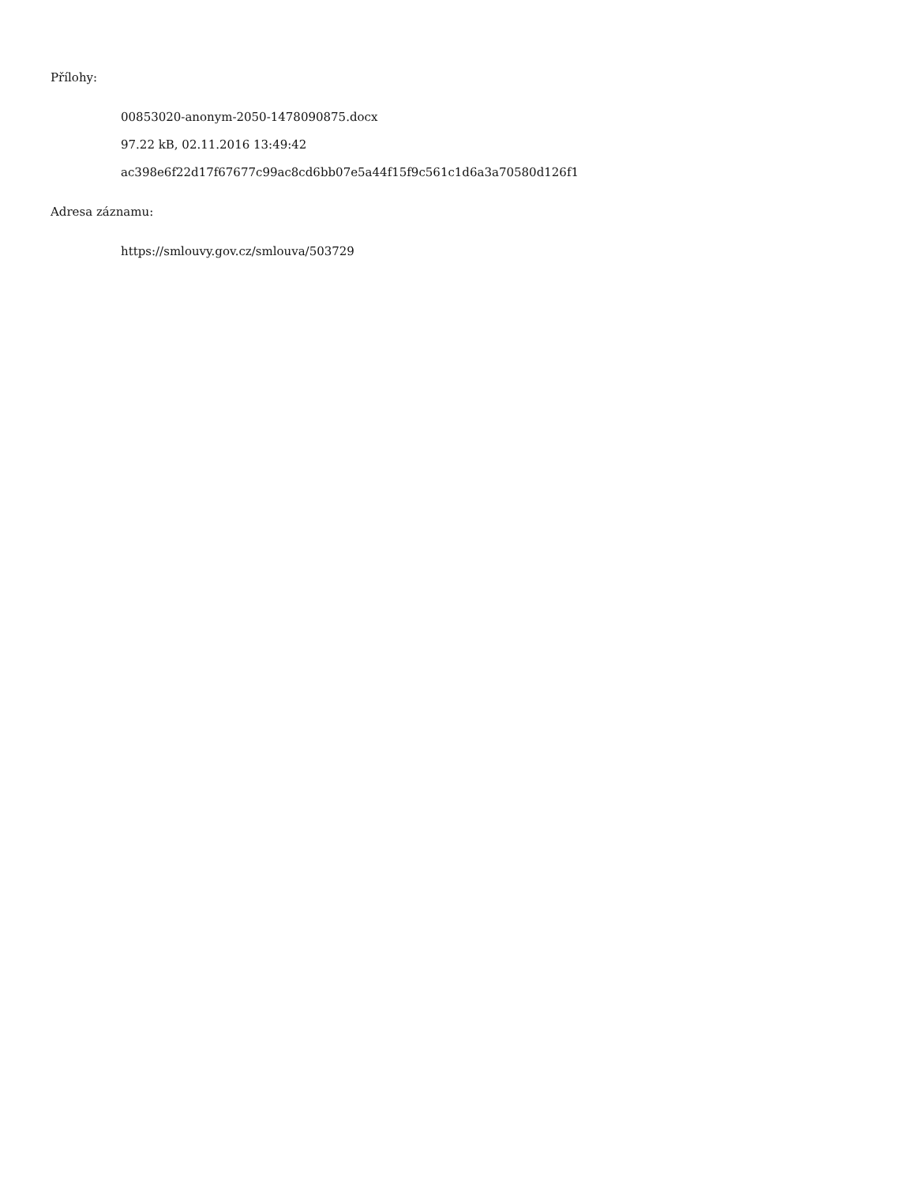Přílohy:
00853020-anonym-2050-1478090875.docx
97.22 kB, 02.11.2016 13:49:42
ac398e6f22d17f67677c99ac8cd6bb07e5a44f15f9c561c1d6a3a70580d126f1
Adresa záznamu:
https://smlouvy.gov.cz/smlouva/503729